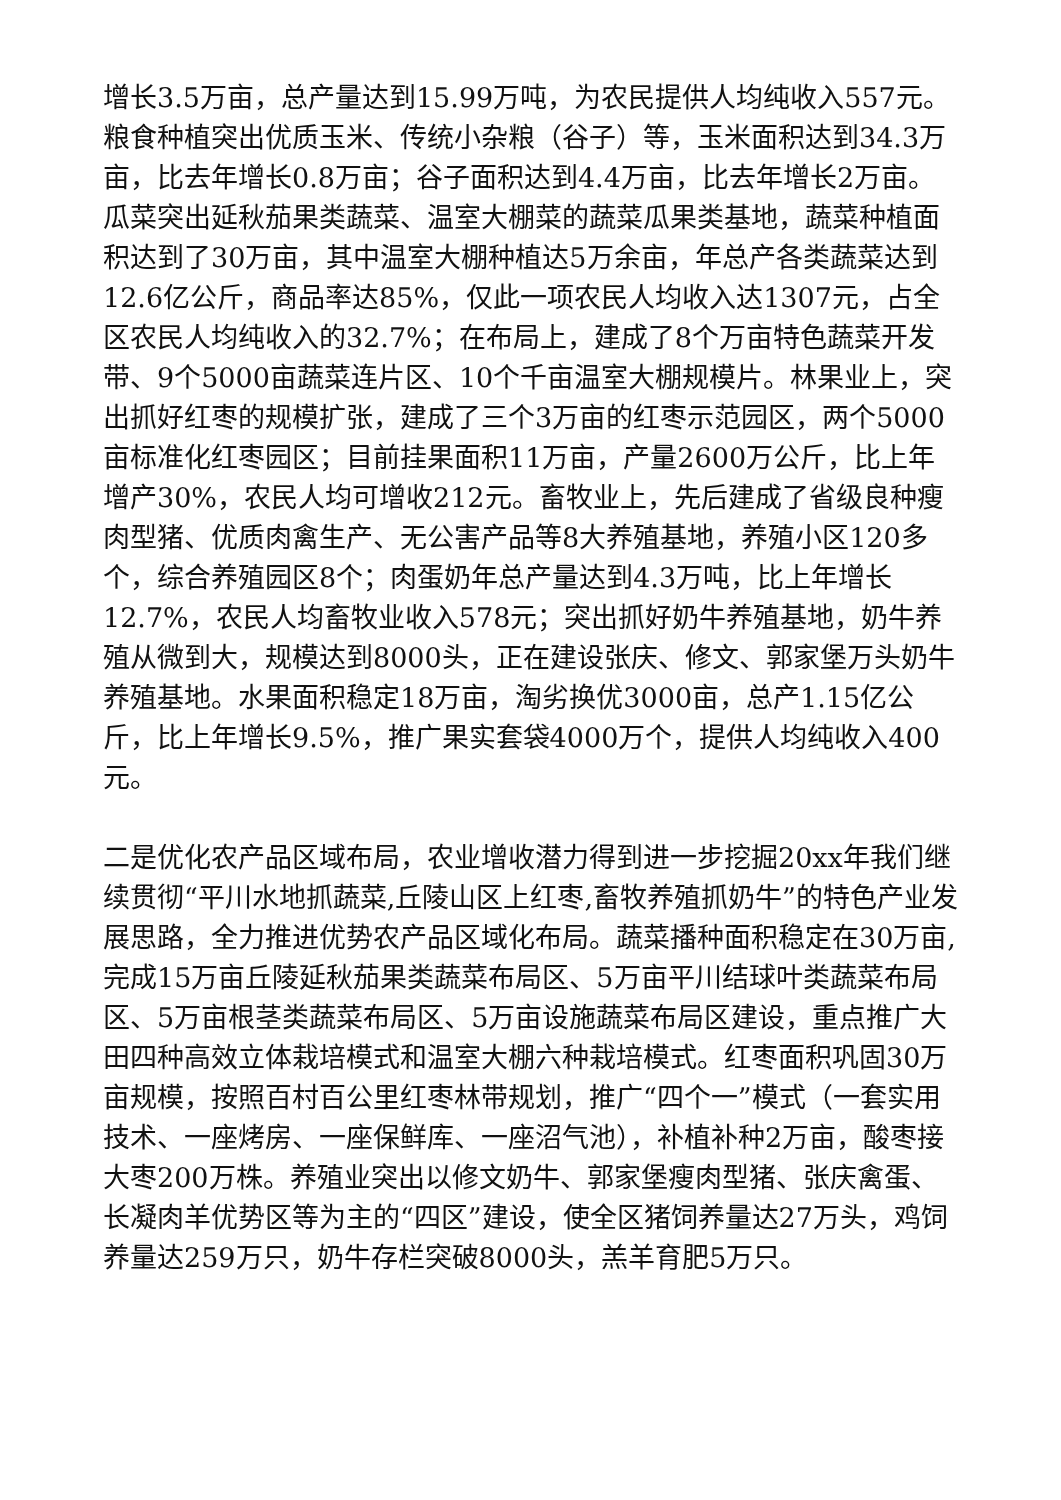增长3.5万亩，总产量达到15.99万吨，为农民提供人均纯收入557元。粮食种植突出优质玉米、传统小杂粮（谷子）等，玉米面积达到34.3万亩，比去年增长0.8万亩；谷子面积达到4.4万亩，比去年增长2万亩。瓜菜突出延秋茄果类蔬菜、温室大棚菜的蔬菜瓜果类基地，蔬菜种植面积达到了30万亩，其中温室大棚种植达5万余亩，年总产各类蔬菜达到12.6亿公斤，商品率达85%，仅此一项农民人均收入达1307元，占全区农民人均纯收入的32.7%；在布局上，建成了8个万亩特色蔬菜开发带、9个5000亩蔬菜连片区、10个千亩温室大棚规模片。林果业上，突出抓好红枣的规模扩张，建成了三个3万亩的红枣示范园区，两个5000亩标准化红枣园区；目前挂果面积11万亩，产量2600万公斤，比上年增产30%，农民人均可增收212元。畜牧业上，先后建成了省级良种瘦肉型猪、优质肉禽生产、无公害产品等8大养殖基地，养殖小区120多个，综合养殖园区8个；肉蛋奶年总产量达到4.3万吨，比上年增长12.7%，农民人均畜牧业收入578元；突出抓好奶牛养殖基地，奶牛养殖从微到大，规模达到8000头，正在建设张庆、修文、郭家堡万头奶牛养殖基地。水果面积稳定18万亩，淘劣换优3000亩，总产1.15亿公斤，比上年增长9.5%，推广果实套袋4000万个，提供人均纯收入400元。
二是优化农产品区域布局，农业增收潜力得到进一步挖掘20xx年我们继续贯彻“平川水地抓蔬菜,丘陵山区上红枣,畜牧养殖抓奶牛”的特色产业发展思路，全力推进优势农产品区域化布局。蔬菜播种面积稳定在30万亩,完成15万亩丘陵延秋茄果类蔬菜布局区、5万亩平川结球叶类蔬菜布局区、5万亩根茎类蔬菜布局区、5万亩设施蔬菜布局区建设，重点推广大田四种高效立体栽培模式和温室大棚六种栽培模式。红枣面积巩固30万亩规模，按照百村百公里红枣林带规划，推广“四个一”模式（一套实用技术、一座烤房、一座保鲜库、一座沼气池），补植补种2万亩，酸枣接大枣200万株。养殖业突出以修文奶牛、郭家堡瘦肉型猪、张庆禽蛋、长凝肉羊优势区等为主的“四区”建设，使全区猪饲养量达27万头，鸡饲养量达259万只，奶牛存栏突破8000头，羔羊育肥5万只。